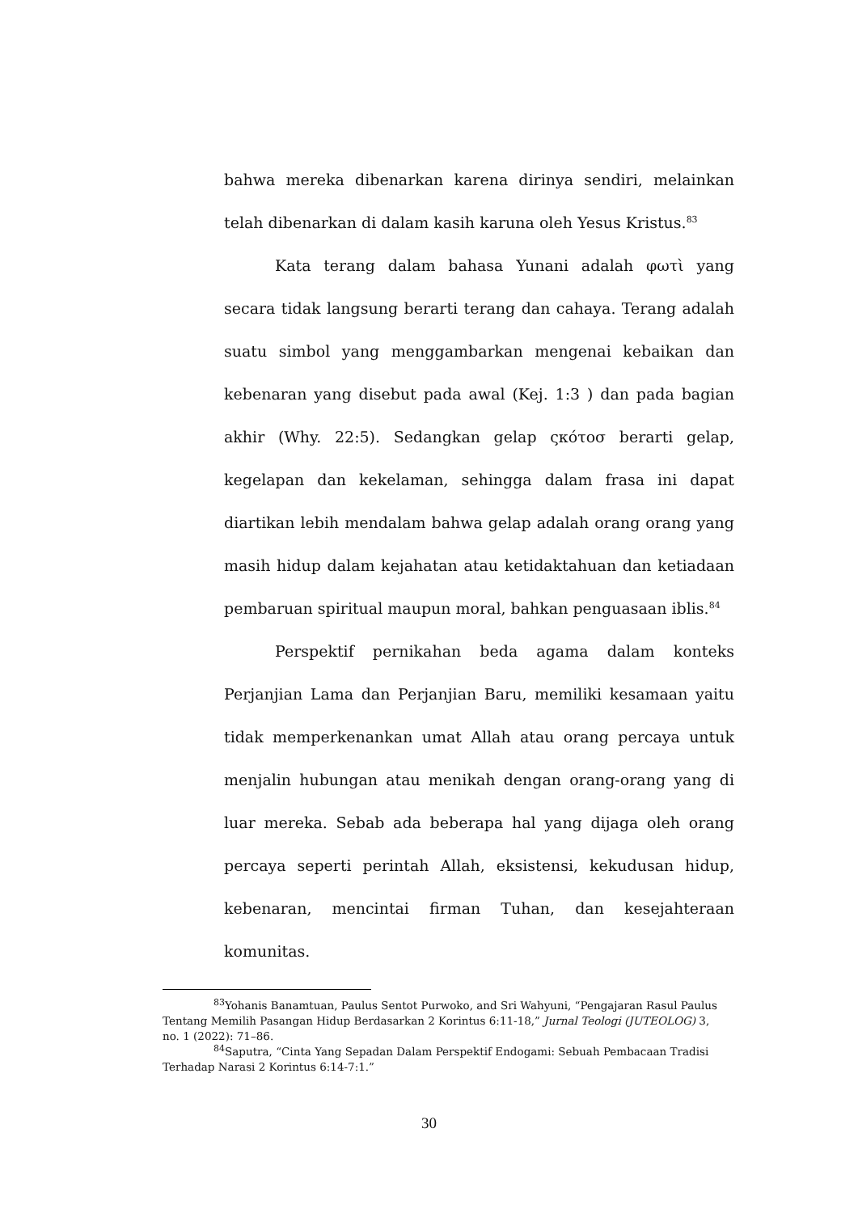bahwa mereka dibenarkan karena dirinya sendiri, melainkan telah dibenarkan di dalam kasih karuna oleh Yesus Kristus.<sup>83</sup>
Kata terang dalam bahasa Yunani adalah φωτὶ yang secara tidak langsung berarti terang dan cahaya. Terang adalah suatu simbol yang menggambarkan mengenai kebaikan dan kebenaran yang disebut pada awal (Kej. 1:3 ) dan pada bagian akhir (Why. 22:5). Sedangkan gelap ςκότοσ berarti gelap, kegelapan dan kekelaman, sehingga dalam frasa ini dapat diartikan lebih mendalam bahwa gelap adalah orang orang yang masih hidup dalam kejahatan atau ketidaktahuan dan ketiadaan pembaruan spiritual maupun moral, bahkan penguasaan iblis.<sup>84</sup>
Perspektif pernikahan beda agama dalam konteks Perjanjian Lama dan Perjanjian Baru, memiliki kesamaan yaitu tidak memperkenankan umat Allah atau orang percaya untuk menjalin hubungan atau menikah dengan orang-orang yang di luar mereka. Sebab ada beberapa hal yang dijaga oleh orang percaya seperti perintah Allah, eksistensi, kekudusan hidup, kebenaran, mencintai firman Tuhan, dan kesejahteraan komunitas.
<sup>83</sup> Yohanis Banamtuan, Paulus Sentot Purwoko, and Sri Wahyuni, “Pengajaran Rasul Paulus Tentang Memilih Pasangan Hidup Berdasarkan 2 Korintus 6:11-18,” Jurnal Teologi (JUTEOLOG) 3, no. 1 (2022): 71–86.
<sup>84</sup> Saputra, “Cinta Yang Sepadan Dalam Perspektif Endogami: Sebuah Pembacaan Tradisi Terhadap Narasi 2 Korintus 6:14-7:1.”
30